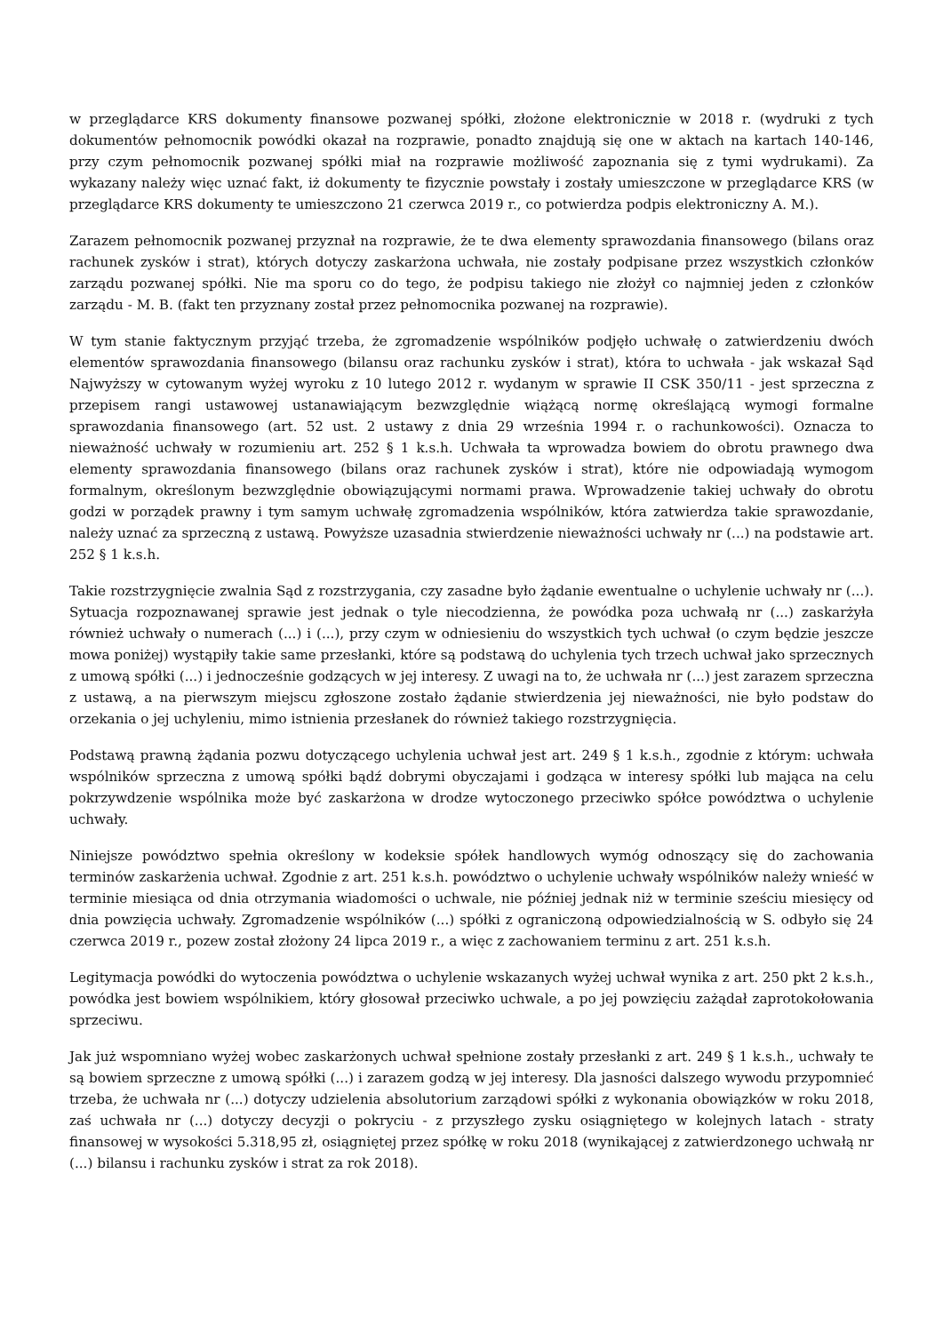w przeglądarce KRS dokumenty finansowe pozwanej spółki, złożone elektronicznie w 2018 r. (wydruki z tych dokumentów pełnomocnik powódki okazał na rozprawie, ponadto znajdują się one w aktach na kartach 140-146, przy czym pełnomocnik pozwanej spółki miał na rozprawie możliwość zapoznania się z tymi wydrukami). Za wykazany należy więc uznać fakt, iż dokumenty te fizycznie powstały i zostały umieszczone w przeglądarce KRS (w przeglądarce KRS dokumenty te umieszczono 21 czerwca 2019 r., co potwierdza podpis elektroniczny A. M.).
Zarazem pełnomocnik pozwanej przyznał na rozprawie, że te dwa elementy sprawozdania finansowego (bilans oraz rachunek zysków i strat), których dotyczy zaskarżona uchwała, nie zostały podpisane przez wszystkich członków zarządu pozwanej spółki. Nie ma sporu co do tego, że podpisu takiego nie złożył co najmniej jeden z członków zarządu - M. B. (fakt ten przyznany został przez pełnomocnika pozwanej na rozprawie).
W tym stanie faktycznym przyjąć trzeba, że zgromadzenie wspólników podjęło uchwałę o zatwierdzeniu dwóch elementów sprawozdania finansowego (bilansu oraz rachunku zysków i strat), która to uchwała - jak wskazał Sąd Najwyższy w cytowanym wyżej wyroku z 10 lutego 2012 r. wydanym w sprawie II CSK 350/11 - jest sprzeczna z przepisem rangi ustawowej ustanawiającym bezwzględnie wiążącą normę określającą wymogi formalne sprawozdania finansowego (art. 52 ust. 2 ustawy z dnia 29 września 1994 r. o rachunkowości). Oznacza to nieważność uchwały w rozumieniu art. 252 § 1 k.s.h. Uchwała ta wprowadza bowiem do obrotu prawnego dwa elementy sprawozdania finansowego (bilans oraz rachunek zysków i strat), które nie odpowiadają wymogom formalnym, określonym bezwzględnie obowiązującymi normami prawa. Wprowadzenie takiej uchwały do obrotu godzi w porządek prawny i tym samym uchwałę zgromadzenia wspólników, która zatwierdza takie sprawozdanie, należy uznać za sprzeczną z ustawą. Powyższe uzasadnia stwierdzenie nieważności uchwały nr (...) na podstawie art. 252 § 1 k.s.h.
Takie rozstrzygnięcie zwalnia Sąd z rozstrzygania, czy zasadne było żądanie ewentualne o uchylenie uchwały nr (...). Sytuacja rozpoznawanej sprawie jest jednak o tyle niecodzienna, że powódka poza uchwałą nr (...) zaskarżyła również uchwały o numerach (...) i (...), przy czym w odniesieniu do wszystkich tych uchwał (o czym będzie jeszcze mowa poniżej) wystąpiły takie same przesłanki, które są podstawą do uchylenia tych trzech uchwał jako sprzecznych z umową spółki (...) i jednocześnie godzących w jej interesy. Z uwagi na to, że uchwała nr (...) jest zarazem sprzeczna z ustawą, a na pierwszym miejscu zgłoszone zostało żądanie stwierdzenia jej nieważności, nie było podstaw do orzekania o jej uchyleniu, mimo istnienia przesłanek do również takiego rozstrzygnięcia.
Podstawą prawną żądania pozwu dotyczącego uchylenia uchwał jest art. 249 § 1 k.s.h., zgodnie z którym: uchwała wspólników sprzeczna z umową spółki bądź dobrymi obyczajami i godząca w interesy spółki lub mająca na celu pokrzywdzenie wspólnika może być zaskarżona w drodze wytoczonego przeciwko spółce powództwa o uchylenie uchwały.
Niniejsze powództwo spełnia określony w kodeksie spółek handlowych wymóg odnoszący się do zachowania terminów zaskarżenia uchwał. Zgodnie z art. 251 k.s.h. powództwo o uchylenie uchwały wspólników należy wnieść w terminie miesiąca od dnia otrzymania wiadomości o uchwale, nie później jednak niż w terminie sześciu miesięcy od dnia powzięcia uchwały. Zgromadzenie wspólników (...) spółki z ograniczoną odpowiedzialnością w S. odbyło się 24 czerwca 2019 r., pozew został złożony 24 lipca 2019 r., a więc z zachowaniem terminu z art. 251 k.s.h.
Legitymacja powódki do wytoczenia powództwa o uchylenie wskazanych wyżej uchwał wynika z art. 250 pkt 2 k.s.h., powódka jest bowiem wspólnikiem, który głosował przeciwko uchwale, a po jej powzięciu zażądał zaprotokołowania sprzeciwu.
Jak już wspomniano wyżej wobec zaskarżonych uchwał spełnione zostały przesłanki z art. 249 § 1 k.s.h., uchwały te są bowiem sprzeczne z umową spółki (...) i zarazem godzą w jej interesy. Dla jasności dalszego wywodu przypomnieć trzeba, że uchwała nr (...) dotyczy udzielenia absolutorium zarządowi spółki z wykonania obowiązków w roku 2018, zaś uchwała nr (...) dotyczy decyzji o pokryciu - z przyszłego zysku osiągniętego w kolejnych latach - straty finansowej w wysokości 5.318,95 zł, osiągniętej przez spółkę w roku 2018 (wynikającej z zatwierdzonego uchwałą nr (...) bilansu i rachunku zysków i strat za rok 2018).